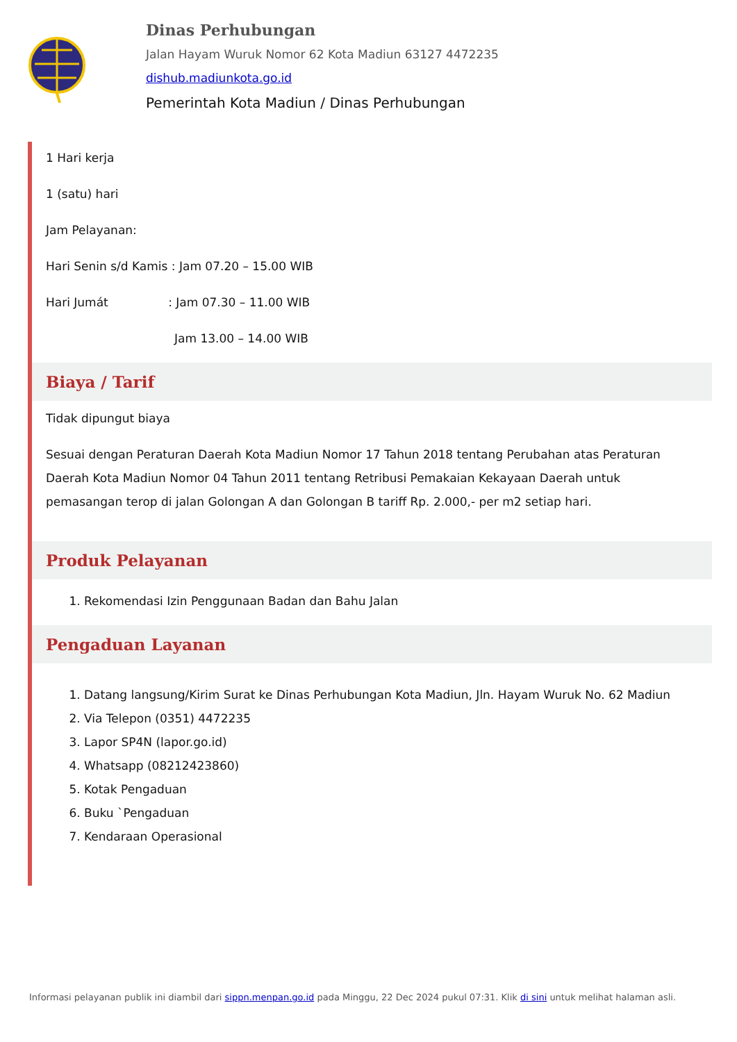Dinas Perhubungan
Jalan Hayam Wuruk Nomor 62 Kota Madiun 63127 4472235
dishub.madiunkota.go.id
Pemerintah Kota Madiun / Dinas Perhubungan
1 Hari kerja
1 (satu) hari
Jam Pelayanan:
Hari Senin s/d Kamis : Jam 07.20 – 15.00 WIB
Hari Jumát : Jam 07.30 – 11.00 WIB
Jam 13.00 – 14.00 WIB
Biaya / Tarif
Tidak dipungut biaya
Sesuai dengan Peraturan Daerah Kota Madiun Nomor 17 Tahun 2018 tentang Perubahan atas Peraturan Daerah Kota Madiun Nomor 04 Tahun 2011 tentang Retribusi Pemakaian Kekayaan Daerah untuk pemasangan terop di jalan Golongan A dan Golongan B tariff Rp. 2.000,- per m2 setiap hari.
Produk Pelayanan
1. Rekomendasi Izin Penggunaan Badan dan Bahu Jalan
Pengaduan Layanan
1. Datang langsung/Kirim Surat ke Dinas Perhubungan Kota Madiun, Jln. Hayam Wuruk No. 62 Madiun
2. Via Telepon (0351) 4472235
3. Lapor SP4N (lapor.go.id)
4. Whatsapp (08212423860)
5. Kotak Pengaduan
6. Buku `Pengaduan
7. Kendaraan Operasional
Informasi pelayanan publik ini diambil dari sippn.menpan.go.id pada Minggu, 22 Dec 2024 pukul 07:31. Klik di sini untuk melihat halaman asli.